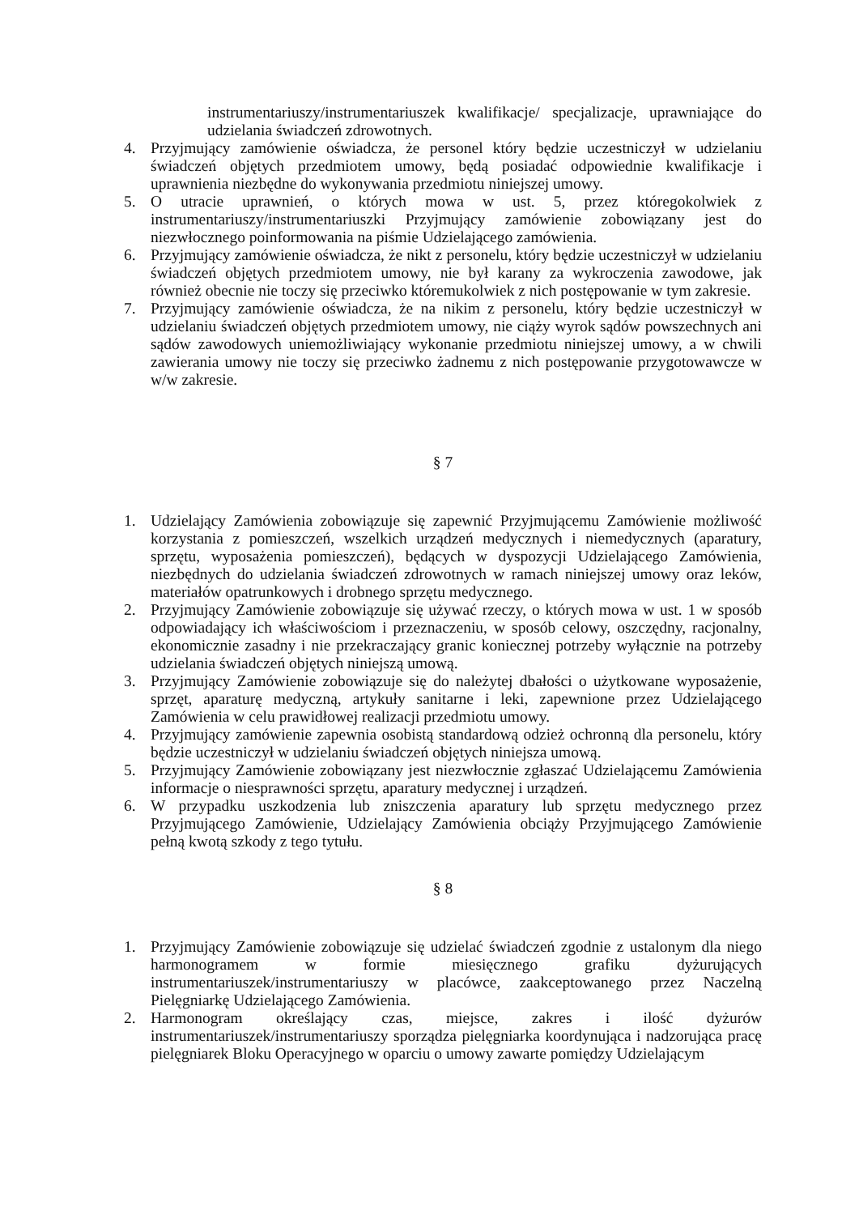instrumentariuszy/instrumentariuszek kwalifikacje/ specjalizacje, uprawniające do udzielania świadczeń zdrowotnych.
4. Przyjmujący zamówienie oświadcza, że personel który będzie uczestniczył w udzielaniu świadczeń objętych przedmiotem umowy, będą posiadać odpowiednie kwalifikacje i uprawnienia niezbędne do wykonywania przedmiotu niniejszej umowy.
5. O utracie uprawnień, o których mowa w ust. 5, przez któregokolwiek z instrumentariuszy/instrumentariuszki Przyjmujący zamówienie zobowiązany jest do niezwłocznego poinformowania na piśmie Udzielającego zamówienia.
6. Przyjmujący zamówienie oświadcza, że nikt z personelu, który będzie uczestniczył w udzielaniu świadczeń objętych przedmiotem umowy, nie był karany za wykroczenia zawodowe, jak również obecnie nie toczy się przeciwko któremukolwiek z nich postępowanie w tym zakresie.
7. Przyjmujący zamówienie oświadcza, że na nikim z personelu, który będzie uczestniczył w udzielaniu świadczeń objętych przedmiotem umowy, nie ciąży wyrok sądów powszechnych ani sądów zawodowych uniemożliwiający wykonanie przedmiotu niniejszej umowy, a w chwili zawierania umowy nie toczy się przeciwko żadnemu z nich postępowanie przygotowawcze w w/w zakresie.
§ 7
1. Udzielający Zamówienia zobowiązuje się zapewnić Przyjmującemu Zamówienie możliwość korzystania z pomieszczeń, wszelkich urządzeń medycznych i niemedycznych (aparatury, sprzętu, wyposażenia pomieszczeń), będących w dyspozycji Udzielającego Zamówienia, niezbędnych do udzielania świadczeń zdrowotnych w ramach niniejszej umowy oraz leków, materiałów opatrunkowych i drobnego sprzętu medycznego.
2. Przyjmujący Zamówienie zobowiązuje się używać rzeczy, o których mowa w ust. 1 w sposób odpowiadający ich właściwościom i przeznaczeniu, w sposób celowy, oszczędny, racjonalny, ekonomicznie zasadny i nie przekraczający granic koniecznej potrzeby wyłącznie na potrzeby udzielania świadczeń objętych niniejszą umową.
3. Przyjmujący Zamówienie zobowiązuje się do należytej dbałości o użytkowane wyposażenie, sprzęt, aparaturę medyczną, artykuły sanitarne i leki, zapewnione przez Udzielającego Zamówienia w celu prawidłowej realizacji przedmiotu umowy.
4. Przyjmujący zamówienie zapewnia osobistą standardową odzież ochronną dla personelu, który będzie uczestniczył w udzielaniu świadczeń objętych niniejsza umową.
5. Przyjmujący Zamówienie zobowiązany jest niezwłocznie zgłaszać Udzielającemu Zamówienia informacje o niesprawności sprzętu, aparatury medycznej i urządzeń.
6. W przypadku uszkodzenia lub zniszczenia aparatury lub sprzętu medycznego przez Przyjmującego Zamówienie, Udzielający Zamówienia obciąży Przyjmującego Zamówienie pełną kwotą szkody z tego tytułu.
§ 8
1. Przyjmujący Zamówienie zobowiązuje się udzielać świadczeń zgodnie z ustalonym dla niego harmonogramem w formie miesięcznego grafiku dyżurujących instrumentariuszek/instrumentariuszy w placówce, zaakceptowanego przez Naczelną Pielęgniarkę Udzielającego Zamówienia.
2. Harmonogram określający czas, miejsce, zakres i ilość dyżurów instrumentariuszek/instrumentariuszy sporządza pielęgniarka koordynująca i nadzorująca pracę pielęgniarek Bloku Operacyjnego w oparciu o umowy zawarte pomiędzy Udzielającym